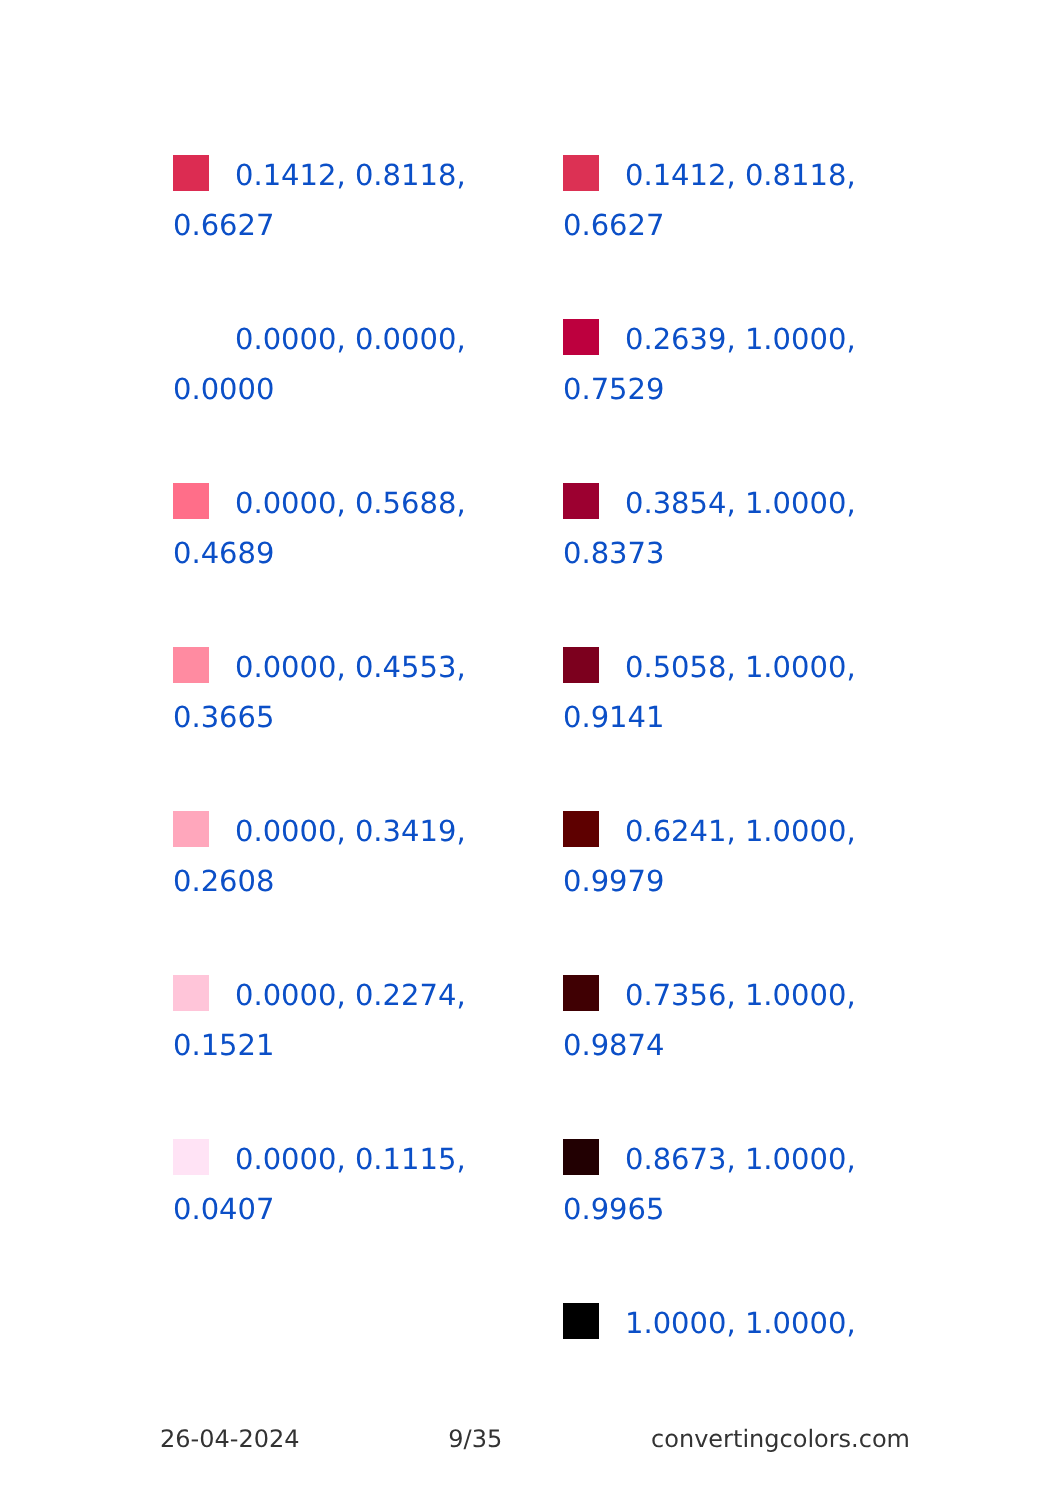0.1412, 0.8118,
0.6627
0.1412, 0.8118,
0.6627
0.0000, 0.0000,
0.0000
0.2639, 1.0000,
0.7529
0.0000, 0.5688,
0.4689
0.3854, 1.0000,
0.8373
0.0000, 0.4553,
0.3665
0.5058, 1.0000,
0.9141
0.0000, 0.3419,
0.2608
0.6241, 1.0000,
0.9979
0.0000, 0.2274,
0.1521
0.7356, 1.0000,
0.9874
0.0000, 0.1115,
0.0407
0.8673, 1.0000,
0.9965
1.0000, 1.0000,
26-04-2024 9/35 convertingcolors.com